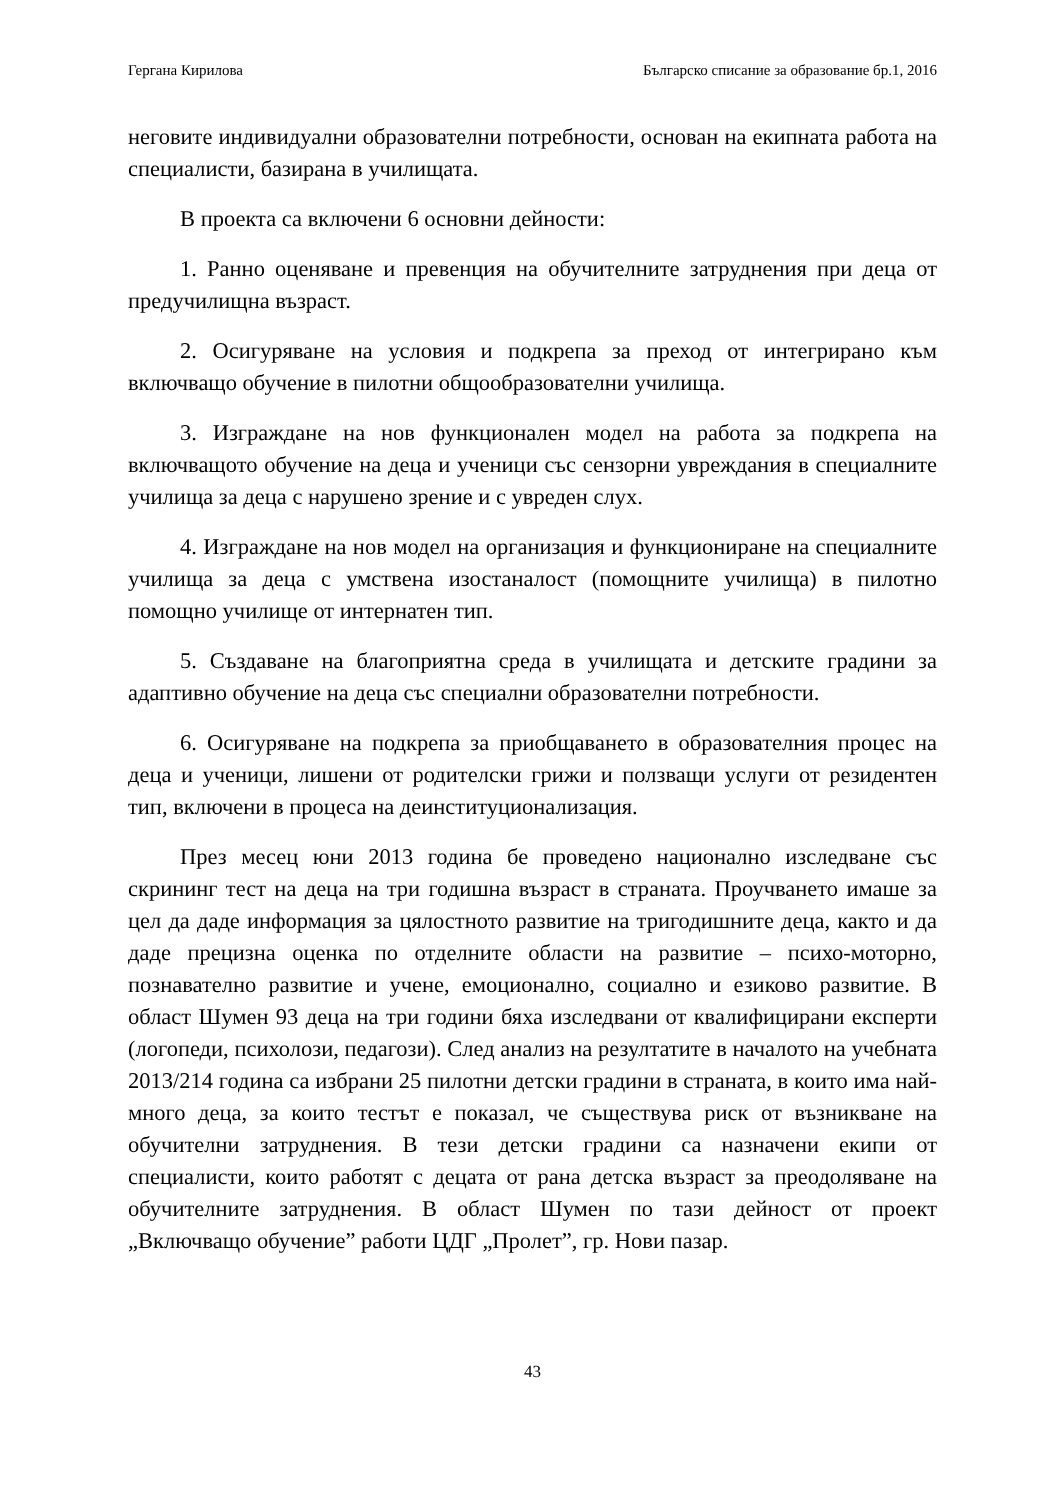Гергана Кирилова Българско списание за образование бр.1, 2016
неговите индивидуални образователни потребности, основан на екипната работа на специалисти, базирана в училищата.
В проекта са включени 6 основни дейности:
1. Ранно оценяване и превенция на обучителните затруднения при деца от предучилищна възраст.
2. Осигуряване на условия и подкрепа за преход от интегрирано към включващо обучение в пилотни общообразователни училища.
3. Изграждане на нов функционален модел на работа за подкрепа на включващото обучение на деца и ученици със сензорни увреждания в специалните училища за деца с нарушено зрение и с увреден слух.
4. Изграждане на нов модел на организация и функциониране на специалните училища за деца с умствена изостаналост (помощните училища) в пилотно помощно училище от интернатен тип.
5. Създаване на благоприятна среда в училищата и детските градини за адаптивно обучение на деца със специални образователни потребности.
6. Осигуряване на подкрепа за приобщаването в образователния процес на деца и ученици, лишени от родителски грижи и ползващи услуги от резидентен тип, включени в процеса на деинституционализация.
През месец юни 2013 година бе проведено национално изследване със скрининг тест на деца на три годишна възраст в страната. Проучването имаше за цел да даде информация за цялостното развитие на тригодишните деца, както и да даде прецизна оценка по отделните области на развитие – психо-моторно, познавателно развитие и учене, емоционално, социално и езиково развитие. В област Шумен 93 деца на три години бяха изследвани от квалифицирани експерти (логопеди, психолози, педагози). След анализ на резултатите в началото на учебната 2013/214 година са избрани 25 пилотни детски градини в страната, в които има най-много деца, за които тестът е показал, че съществува риск от възникване на обучителни затруднения. В тези детски градини са назначени екипи от специалисти, които работят с децата от рана детска възраст за преодоляване на обучителните затруднения. В област Шумен по тази дейност от проект „Включващо обучение” работи ЦДГ „Пролет”, гр. Нови пазар.
43